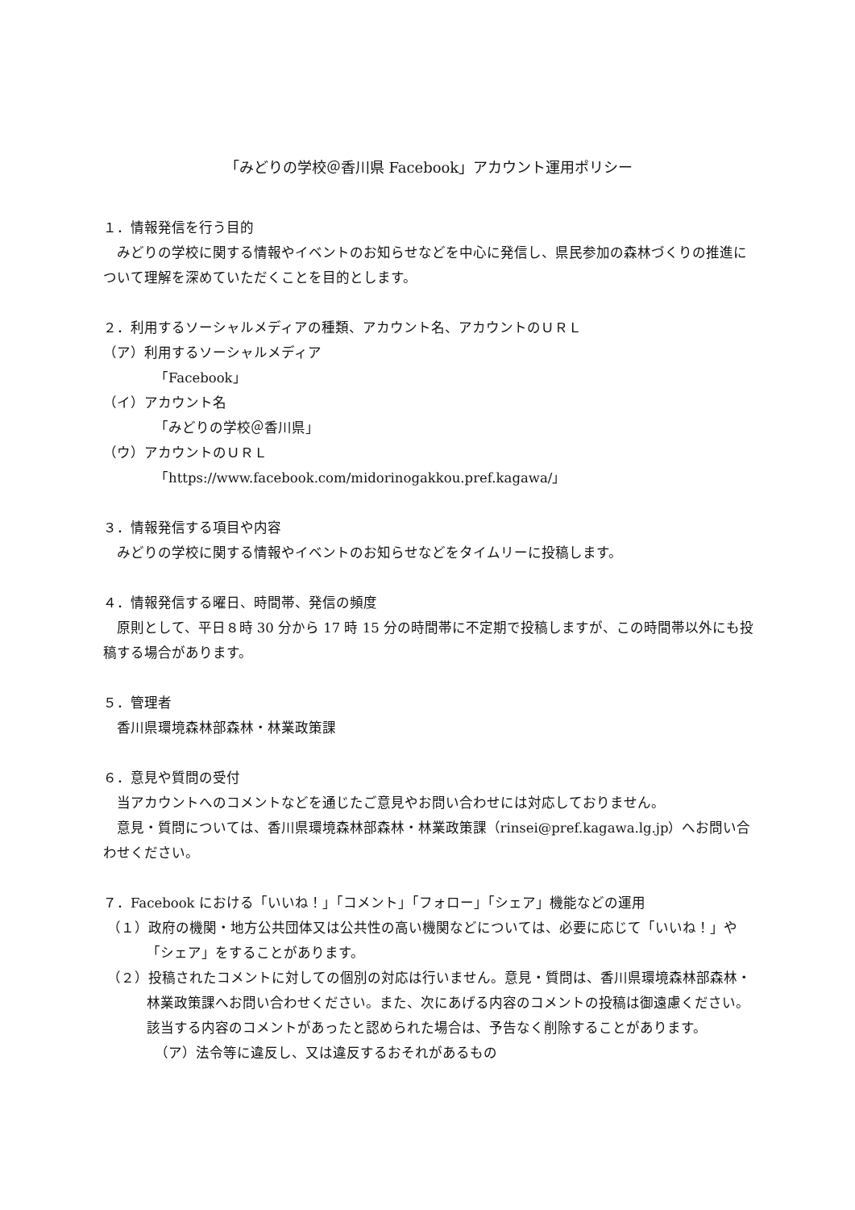「みどりの学校＠香川県 Facebook」アカウント運用ポリシー
１．情報発信を行う目的
みどりの学校に関する情報やイベントのお知らせなどを中心に発信し、県民参加の森林づくりの推進について理解を深めていただくことを目的とします。
２．利用するソーシャルメディアの種類、アカウント名、アカウントのＵＲＬ
（ア）利用するソーシャルメディア
「Facebook」
（イ）アカウント名
「みどりの学校＠香川県」
（ウ）アカウントのＵＲＬ
「https://www.facebook.com/midorinogakkou.pref.kagawa/」
３．情報発信する項目や内容
みどりの学校に関する情報やイベントのお知らせなどをタイムリーに投稿します。
４．情報発信する曜日、時間帯、発信の頻度
原則として、平日８時 30 分から 17 時 15 分の時間帯に不定期で投稿しますが、この時間帯以外にも投稿する場合があります。
５．管理者
香川県環境森林部森林・林業政策課
６．意見や質問の受付
当アカウントへのコメントなどを通じたご意見やお問い合わせには対応しておりません。
意見・質問については、香川県環境森林部森林・林業政策課（rinsei@pref.kagawa.lg.jp）へお問い合わせください。
７．Facebook における「いいね！」「コメント」「フォロー」「シェア」機能などの運用
（１）政府の機関・地方公共団体又は公共性の高い機関などについては、必要に応じて「いいね！」や「シェア」をすることがあります。
（２）投稿されたコメントに対しての個別の対応は行いません。意見・質問は、香川県環境森林部森林・林業政策課へお問い合わせください。また、次にあげる内容のコメントの投稿は御遠慮ください。該当する内容のコメントがあったと認められた場合は、予告なく削除することがあります。
（ア）法令等に違反し、又は違反するおそれがあるもの